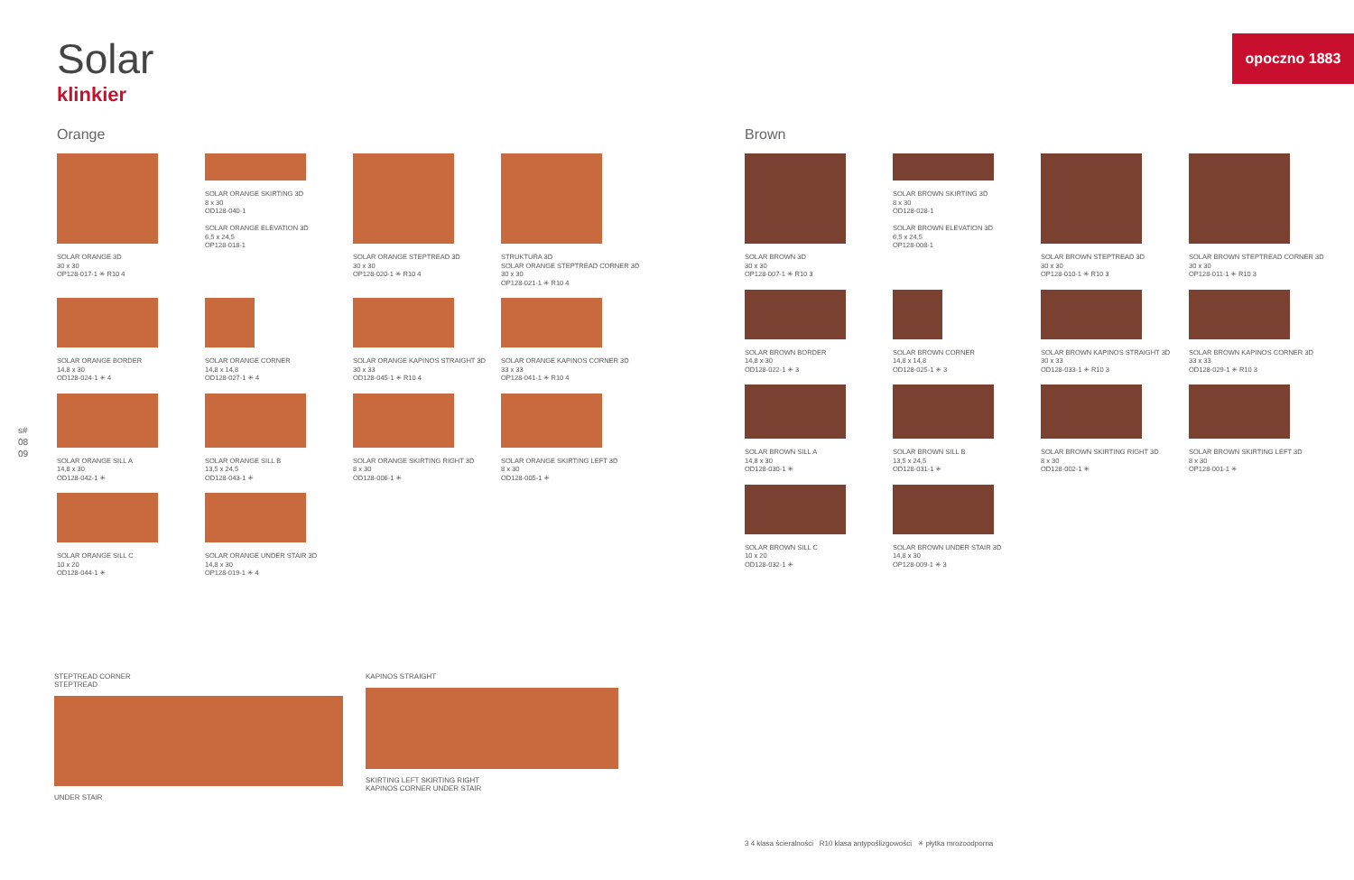Solar
klinkier
opoczno 1883
s#
08
09
Orange
SOLAR ORANGE 3D
30 x 30
OP128-017-1 ✳ R10 4
SOLAR ORANGE SKIRTING 3D
8 x 30
OD128-040-1
SOLAR ORANGE ELEVATION 3D
6,5 x 24,5
OP128-018-1
SOLAR ORANGE STEPTREAD 3D
30 x 30
OP128-020-1 ✳ R10 4
STRUKTURA 3D
SOLAR ORANGE STEPTREAD CORNER 3D
30 x 30
OP128-021-1 ✳ R10 4
SOLAR ORANGE BORDER
14,8 x 30
OD128-024-1 ✳ 4
SOLAR ORANGE CORNER
14,8 x 14,8
OD128-027-1 ✳ 4
SOLAR ORANGE KAPINOS STRAIGHT 3D
30 x 33
OD128-045-1 ✳ R10 4
SOLAR ORANGE KAPINOS CORNER 3D
33 x 33
OP128-041-1 ✳ R10 4
SOLAR ORANGE SILL A
14,8 x 30
OD128-042-1 ✳
SOLAR ORANGE SILL B
13,5 x 24,5
OD128-043-1 ✳
SOLAR ORANGE SKIRTING RIGHT 3D
8 x 30
OD128-006-1 ✳
SOLAR ORANGE SKIRTING LEFT 3D
8 x 30
OD128-005-1 ✳
SOLAR ORANGE SILL C
10 x 20
OD128-044-1 ✳
SOLAR ORANGE UNDER STAIR 3D
14,8 x 30
OP128-019-1 ✳ 4
Brown
SOLAR BROWN 3D
30 x 30
OP128-007-1 ✳ R10 3
SOLAR BROWN SKIRTING 3D
8 x 30
OD128-028-1
SOLAR BROWN ELEVATION 3D
6,5 x 24,5
OP128-008-1
SOLAR BROWN STEPTREAD 3D
30 x 30
OP128-010-1 ✳ R10 3
SOLAR BROWN STEPTREAD CORNER 3D
30 x 30
OP128-011-1 ✳ R10 3
SOLAR BROWN BORDER
14,8 x 30
OD128-022-1 ✳ 3
SOLAR BROWN CORNER
14,8 x 14,8
OD128-025-1 ✳ 3
SOLAR BROWN KAPINOS STRAIGHT 3D
30 x 33
OD128-033-1 ✳ R10 3
SOLAR BROWN KAPINOS CORNER 3D
33 x 33
OD128-029-1 ✳ R10 3
SOLAR BROWN SILL A
14,8 x 30
OD128-030-1 ✳
SOLAR BROWN SILL B
13,5 x 24,5
OD128-031-1 ✳
SOLAR BROWN SKIRTING RIGHT 3D
8 x 30
OD128-002-1 ✳
SOLAR BROWN SKIRTING LEFT 3D
8 x 30
OP128-001-1 ✳
SOLAR BROWN SILL C
10 x 20
OD128-032-1 ✳
SOLAR BROWN UNDER STAIR 3D
14,8 x 30
OP128-009-1 ✳ 3
STEPTREAD CORNER
STEPTREAD
UNDER STAIR
KAPINOS STRAIGHT
SKIRTING LEFT SKIRTING RIGHT
KAPINOS CORNER UNDER STAIR
3 4 klasa ścieralności R10 klasa antypoślizgowości ✳ płytka mrozoodporna